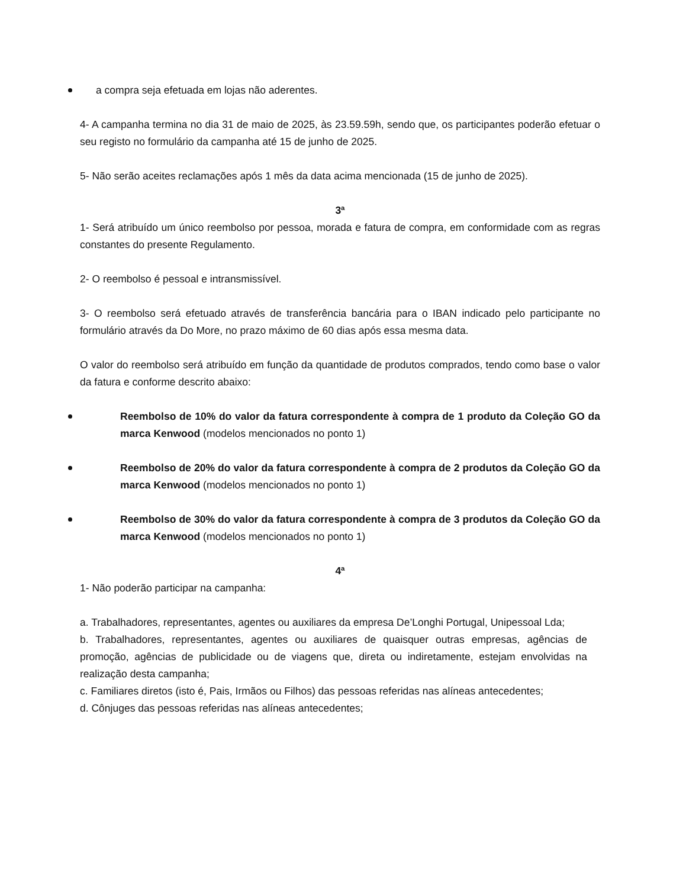a compra seja efetuada em lojas não aderentes.
4- A campanha termina no dia 31 de maio de 2025, às 23.59.59h, sendo que, os participantes poderão efetuar o seu registo no formulário da campanha até 15 de junho de 2025.
5- Não serão aceites reclamações após 1 mês da data acima mencionada (15 de junho de 2025).
3ª
1- Será atribuído um único reembolso por pessoa, morada e fatura de compra, em conformidade com as regras constantes do presente Regulamento.
2- O reembolso é pessoal e intransmissível.
3- O reembolso será efetuado através de transferência bancária para o IBAN indicado pelo participante no formulário através da Do More, no prazo máximo de 60 dias após essa mesma data.
O valor do reembolso será atribuído em função da quantidade de produtos comprados, tendo como base o valor da fatura e conforme descrito abaixo:
Reembolso de 10% do valor da fatura correspondente à compra de 1 produto da Coleção GO da marca Kenwood (modelos mencionados no ponto 1)
Reembolso de 20% do valor da fatura correspondente à compra de 2 produtos da Coleção GO da marca Kenwood (modelos mencionados no ponto 1)
Reembolso de 30% do valor da fatura correspondente à compra de 3 produtos da Coleção GO da marca Kenwood (modelos mencionados no ponto 1)
4ª
1- Não poderão participar na campanha:
a. Trabalhadores, representantes, agentes ou auxiliares da empresa De’Longhi Portugal, Unipessoal Lda;
b. Trabalhadores, representantes, agentes ou auxiliares de quaisquer outras empresas, agências de promoção, agências de publicidade ou de viagens que, direta ou indiretamente, estejam envolvidas na realização desta campanha;
c. Familiares diretos (isto é, Pais, Irmãos ou Filhos) das pessoas referidas nas alíneas antecedentes;
d. Cônjuges das pessoas referidas nas alíneas antecedentes;